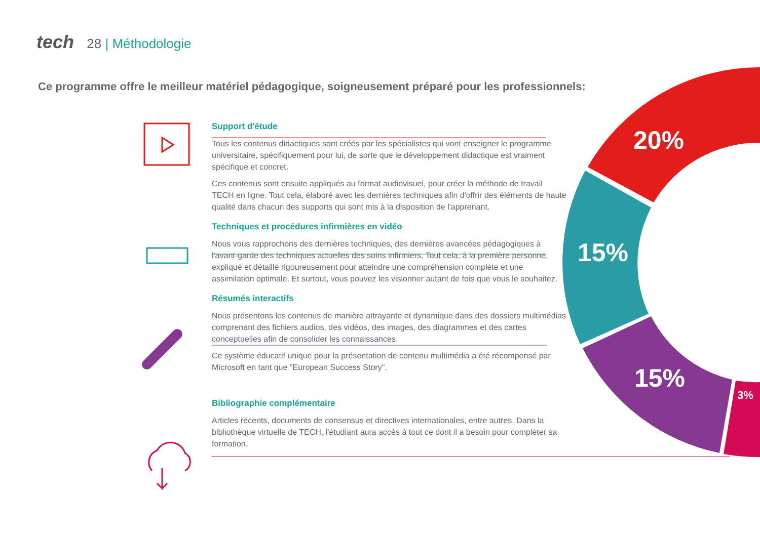tech 28 | Méthodologie
Ce programme offre le meilleur matériel pédagogique, soigneusement préparé pour les professionnels:
Support d'étude
Tous les contenus didactiques sont créés par les spécialistes qui vont enseigner le programme universitaire, spécifiquement pour lui, de sorte que le développement didactique est vraiment spécifique et concret.
Ces contenus sont ensuite appliqués au format audiovisuel, pour créer la méthode de travail TECH en ligne. Tout cela, élaboré avec les dernières techniques afin d'offrir des éléments de haute qualité dans chacun des supports qui sont mis à la disposition de l'apprenant.
Techniques et procédures infirmières en vidéo
Nous vous rapprochons des dernières techniques, des dernières avancées pédagogiques à l'avant-garde des techniques actuelles des soins infirmiers. Tout cela, à la première personne, expliqué et détaillé rigoureusement pour atteindre une compréhension complète et une assimilation optimale. Et surtout, vous pouvez les visionner autant de fois que vous le souhaitez.
Résumés interactifs
Nous présentons les contenus de manière attrayante et dynamique dans des dossiers multimédias comprenant des fichiers audios, des vidéos, des images, des diagrammes et des cartes conceptuelles afin de consolider les connaissances.
Ce système éducatif unique pour la présentation de contenu multimédia a été récompensé par Microsoft en tant que "European Success Story".
Bibliographie complémentaire
Articles récents, documents de consensus et directives internationales, entre autres. Dans la bibliothèque virtuelle de TECH, l'étudiant aura accès à tout ce dont il a besoin pour compléter sa formation.
20%
15%
15%
3%